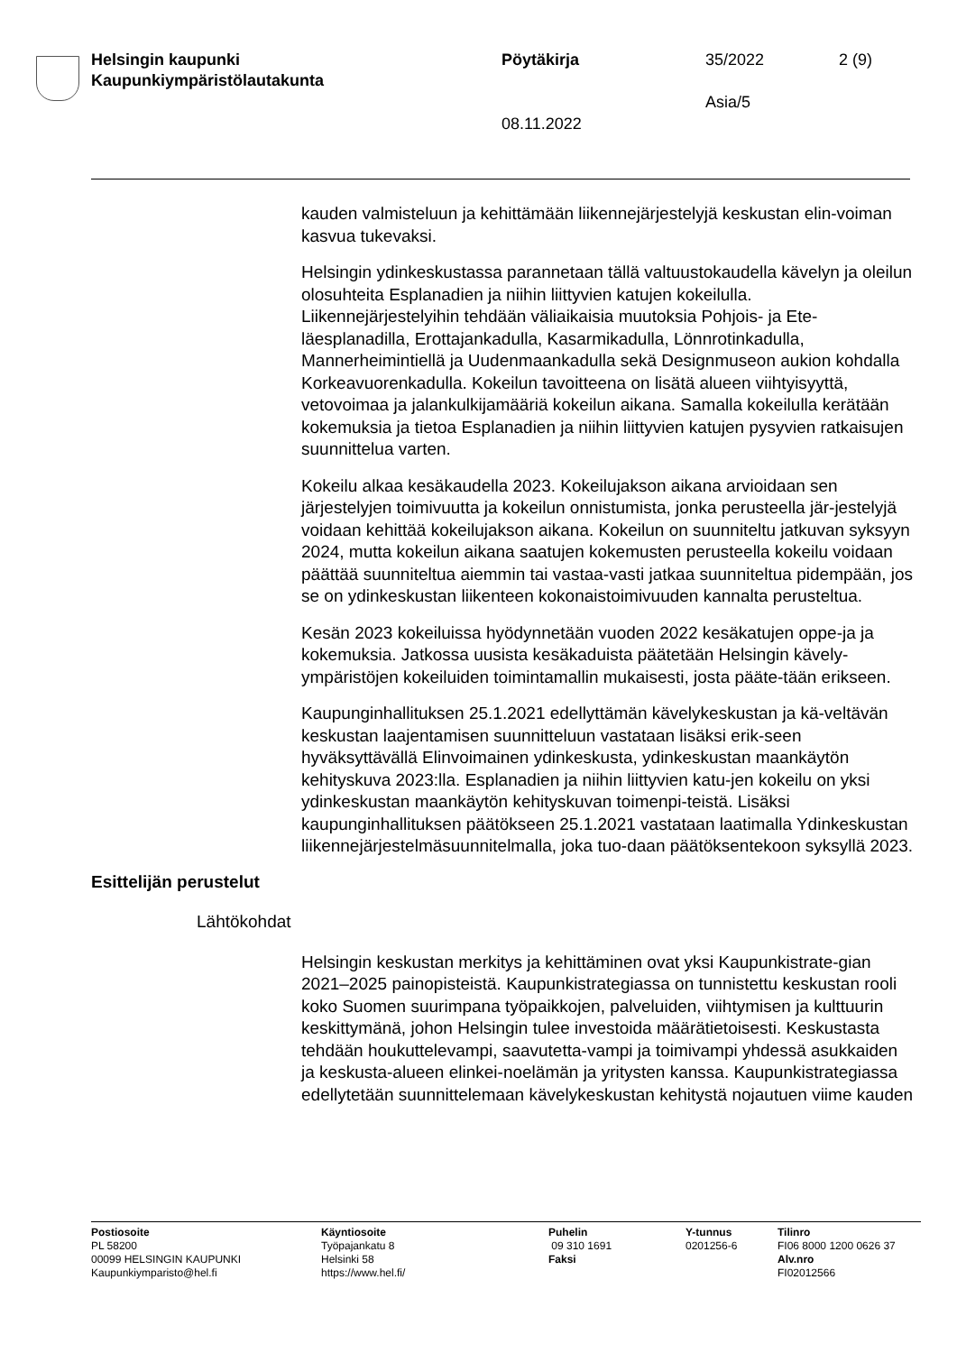Helsingin kaupunki
Kaupunkiympäristölautakunta
Pöytäkirja 35/2022 2 (9)
Asia/5
08.11.2022
kauden valmisteluun ja kehittämään liikennejärjestelyjä keskustan elin-voiman kasvua tukevaksi.
Helsingin ydinkeskustassa parannetaan tällä valtuustokaudella kävelyn ja oleilun olosuhteita Esplanadien ja niihin liittyvien katujen kokeilulla. Liikennejärjestelyihin tehdään väliaikaisia muutoksia Pohjois- ja Ete-läesplanadilla, Erottajankadulla, Kasarmikadulla, Lönnrotinkadulla, Mannerheimintiellä ja Uudenmaankadulla sekä Designmuseon aukion kohdalla Korkeavuorenkadulla. Kokeilun tavoitteena on lisätä alueen viihtyisyyttä, vetovoimaa ja jalankulkijamääriä kokeilun aikana. Samalla kokeilulla kerätään kokemuksia ja tietoa Esplanadien ja niihin liittyvien katujen pysyvien ratkaisujen suunnittelua varten.
Kokeilu alkaa kesäkaudella 2023. Kokeilujakson aikana arvioidaan sen järjestelyjen toimivuutta ja kokeilun onnistumista, jonka perusteella jär-jestelyjä voidaan kehittää kokeilujakson aikana. Kokeilun on suunniteltu jatkuvan syksyyn 2024, mutta kokeilun aikana saatujen kokemusten perusteella kokeilu voidaan päättää suunniteltua aiemmin tai vastaa-vasti jatkaa suunniteltua pidempään, jos se on ydinkeskustan liikenteen kokonaistoimivuuden kannalta perusteltua.
Kesän 2023 kokeiluissa hyödynnetään vuoden 2022 kesäkatujen oppe-ja ja kokemuksia. Jatkossa uusista kesäkaduista päätetään Helsingin kävely-ympäristöjen kokeiluiden toimintamallin mukaisesti, josta pääte-tään erikseen.
Kaupunginhallituksen 25.1.2021 edellyttämän kävelykeskustan ja kä-veltävän keskustan laajentamisen suunnitteluun vastataan lisäksi erik-seen hyväksyttävällä Elinvoimainen ydinkeskusta, ydinkeskustan maankäytön kehityskuva 2023:lla. Esplanadien ja niihin liittyvien katu-jen kokeilu on yksi ydinkeskustan maankäytön kehityskuvan toimenpi-teistä. Lisäksi kaupunginhallituksen päätökseen 25.1.2021 vastataan laatimalla Ydinkeskustan liikennejärjestelmäsuunnitelmalla, joka tuo-daan päätöksentekoon syksyllä 2023.
Esittelijän perustelut
Lähtökohdat
Helsingin keskustan merkitys ja kehittäminen ovat yksi Kaupunkistrate-gian 2021–2025 painopisteistä. Kaupunkistrategiassa on tunnistettu keskustan rooli koko Suomen suurimpana työpaikkojen, palveluiden, viihtymisen ja kulttuurin keskittymänä, johon Helsingin tulee investoida määrätietoisesti. Keskustasta tehdään houkuttelevampi, saavutetta-vampi ja toimivampi yhdessä asukkaiden ja keskusta-alueen elinkei-noelämän ja yritysten kanssa. Kaupunkistrategiassa edellytetään suunnittelemaan kävelykeskustan kehitystä nojautuen viime kauden
Postiosoite
PL 58200
00099 HELSINGIN KAUPUNKI
Kaupunkiymparisto@hel.fi
Käyntiosoite
Työpajankatu 8
Helsinki 58
https://www.hel.fi/
Puhelin
09 310 1691
Faksi
Y-tunnus
0201256-6
Tilinro
FI06 8000 1200 0626 37
Alv.nro
FI02012566